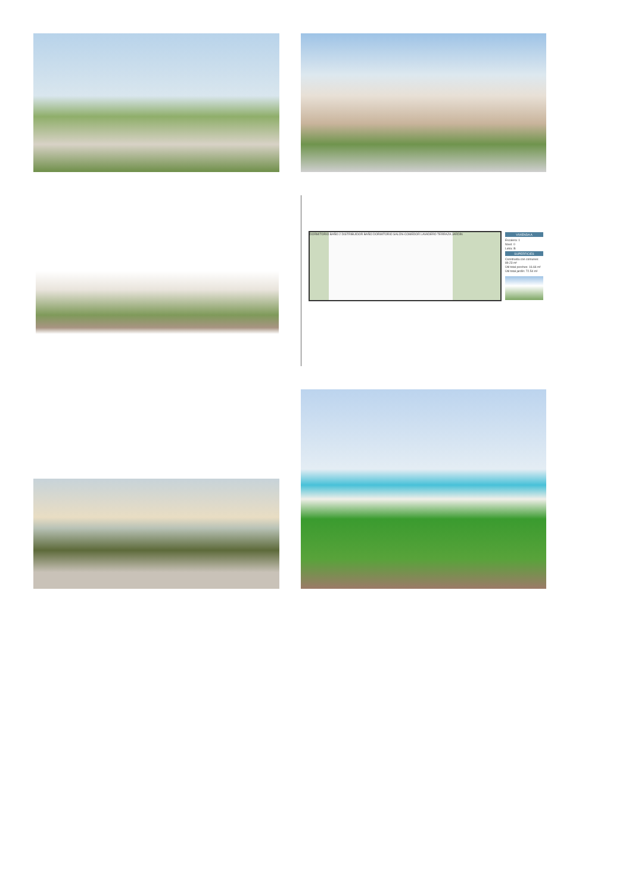DORMITORIO BAÑO 2 DISTRIBUIDOR BAÑO DORMITORIO SALÓN-COMEDOR LAVADERO TERRAZA JARDÍN
VIVIENDA A
Escalera: 1
Nivel: 0
Letra: B
SUPERFICIES
Construida con comunes: 89.23 m²
Útil total porches: 16.66 m²
Útil total jardín: 72.54 m²